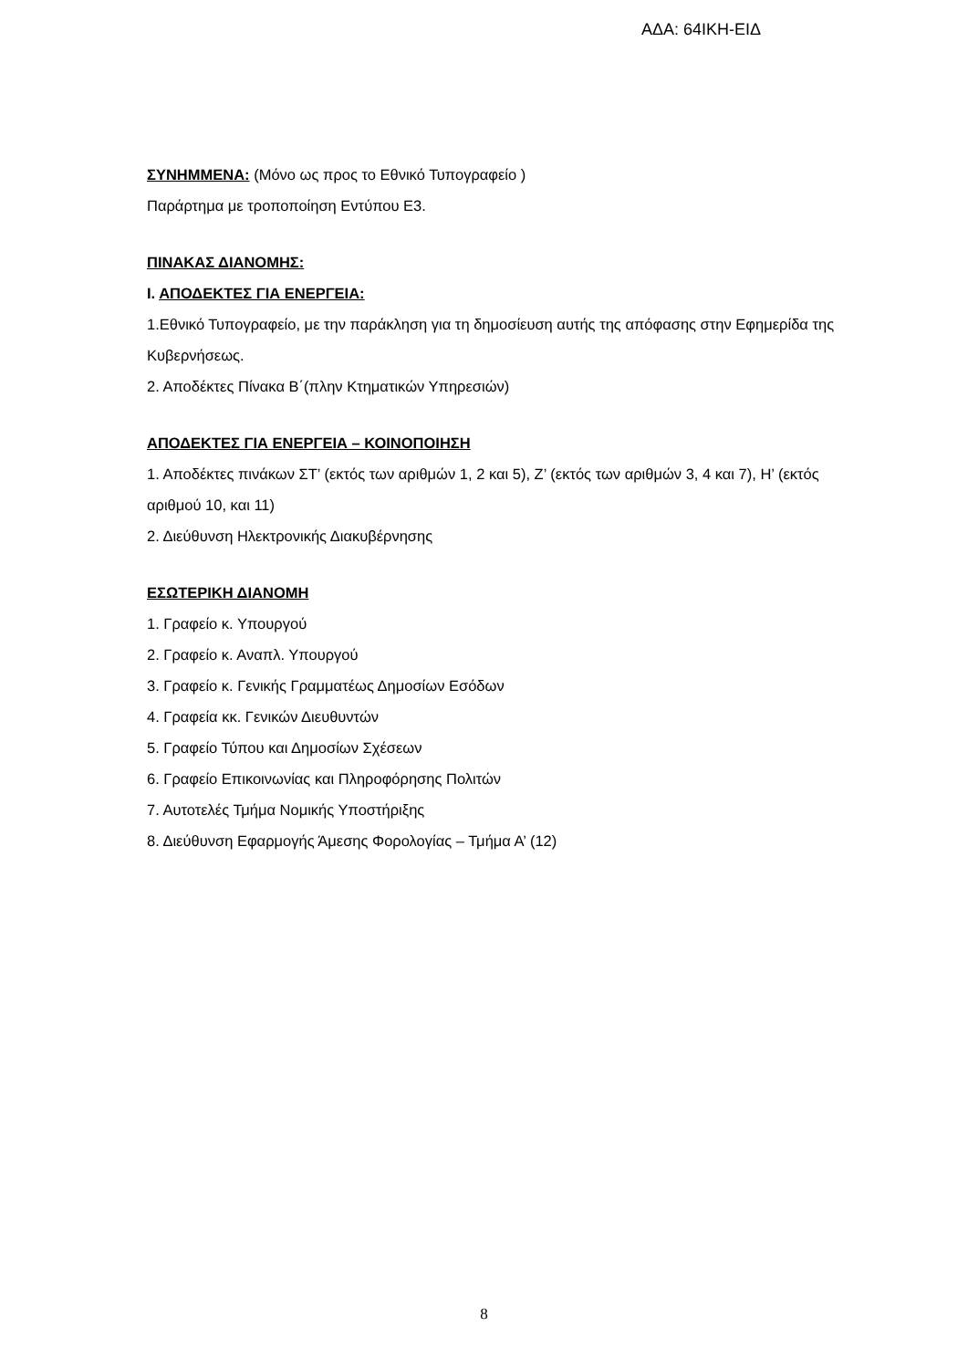ΑΔΑ: 64ΙΚΗ-ΕΙΔ
ΣΥΝΗΜΜΕΝΑ: (Μόνο ως προς το Εθνικό Τυπογραφείο )
Παράρτημα με τροποποίηση Εντύπου Ε3.
ΠΙΝΑΚΑΣ ΔΙΑΝΟΜΗΣ:
Ι. ΑΠΟΔΕΚΤΕΣ ΓΙΑ ΕΝΕΡΓΕΙΑ:
1.Εθνικό Τυπογραφείο, με την παράκληση για τη δημοσίευση αυτής της απόφασης στην Εφημερίδα της Κυβερνήσεως.
2. Αποδέκτες Πίνακα Β΄(πλην Κτηματικών Υπηρεσιών)
ΑΠΟΔΕΚΤΕΣ ΓΙΑ ΕΝΕΡΓΕΙΑ – ΚΟΙΝΟΠΟΙΗΣΗ
1. Αποδέκτες πινάκων ΣΤ’ (εκτός των αριθμών 1, 2 και 5), Ζ’ (εκτός των αριθμών 3, 4 και 7), Η’ (εκτός αριθμού 10, και 11)
2. Διεύθυνση Ηλεκτρονικής Διακυβέρνησης
ΕΣΩΤΕΡΙΚΗ ΔΙΑΝΟΜΗ
1. Γραφείο κ. Υπουργού
2. Γραφείο κ. Αναπλ. Υπουργού
3. Γραφείο κ. Γενικής Γραμματέως Δημοσίων Εσόδων
4. Γραφεία κκ. Γενικών Διευθυντών
5. Γραφείο Τύπου και Δημοσίων Σχέσεων
6. Γραφείο Επικοινωνίας και Πληροφόρησης Πολιτών
7. Αυτοτελές Τμήμα Νομικής Υποστήριξης
8. Διεύθυνση Εφαρμογής Άμεσης Φορολογίας – Τμήμα Α’ (12)
8